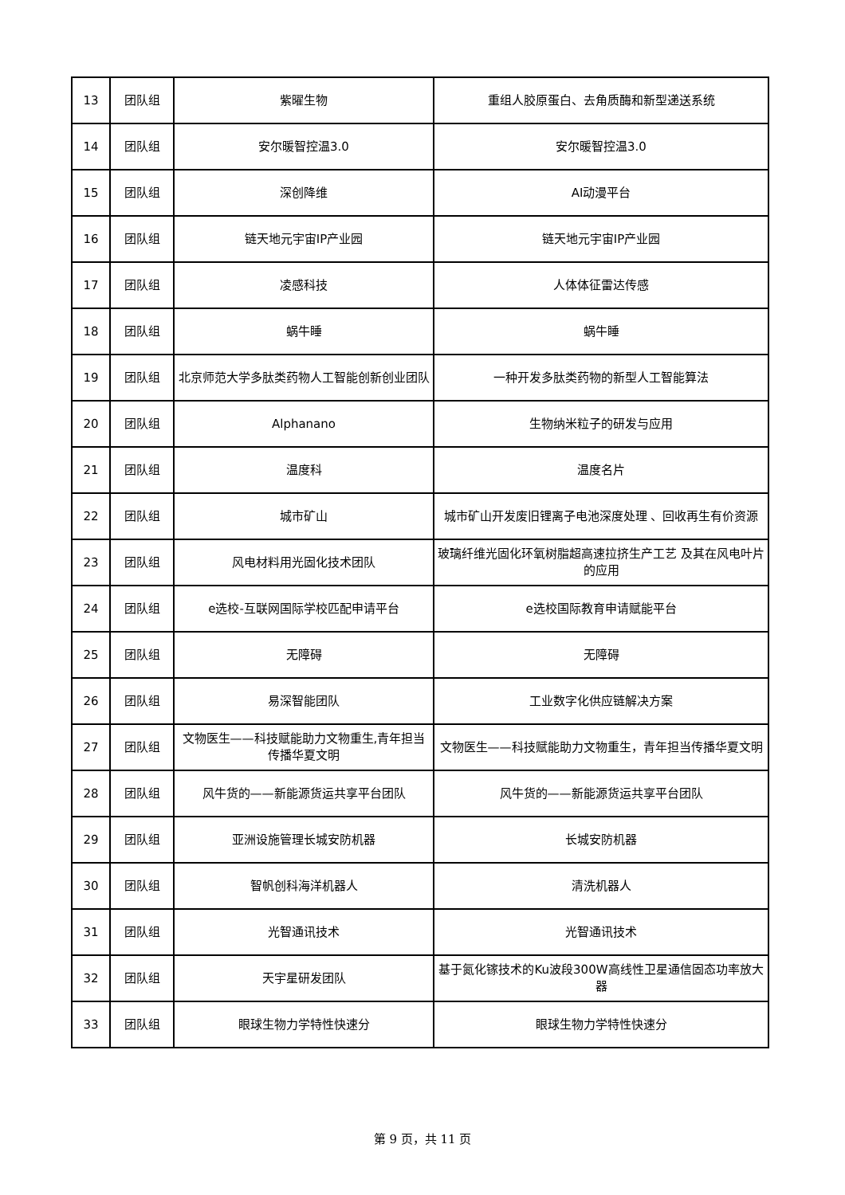| 13 | 团队组 | 紫曜生物 | 重组人胶原蛋白、去角质酶和新型递送系统 |
| 14 | 团队组 | 安尔暖智控温3.0 | 安尔暖智控温3.0 |
| 15 | 团队组 | 深创降维 | AI动漫平台 |
| 16 | 团队组 | 链天地元宇宙IP产业园 | 链天地元宇宙IP产业园 |
| 17 | 团队组 | 凌感科技 | 人体体征雷达传感 |
| 18 | 团队组 | 蜗牛睡 | 蜗牛睡 |
| 19 | 团队组 | 北京师范大学多肽类药物人工智能创新创业团队 | 一种开发多肽类药物的新型人工智能算法 |
| 20 | 团队组 | Alphanano | 生物纳米粒子的研发与应用 |
| 21 | 团队组 | 温度科 | 温度名片 |
| 22 | 团队组 | 城市矿山 | 城市矿山开发废旧锂离子电池深度处理 、回收再生有价资源 |
| 23 | 团队组 | 风电材料用光固化技术团队 | 玻璃纤维光固化环氧树脂超高速拉挤生产工艺 及其在风电叶片的应用 |
| 24 | 团队组 | e选校-互联网国际学校匹配申请平台 | e选校国际教育申请赋能平台 |
| 25 | 团队组 | 无障碍 | 无障碍 |
| 26 | 团队组 | 易深智能团队 | 工业数字化供应链解决方案 |
| 27 | 团队组 | 文物医生——科技赋能助力文物重生,青年担当传播华夏文明 | 文物医生——科技赋能助力文物重生，青年担当传播华夏文明 |
| 28 | 团队组 | 风牛货的——新能源货运共享平台团队 | 风牛货的——新能源货运共享平台团队 |
| 29 | 团队组 | 亚洲设施管理长城安防机器 | 长城安防机器 |
| 30 | 团队组 | 智帆创科海洋机器人 | 清洗机器人 |
| 31 | 团队组 | 光智通讯技术 | 光智通讯技术 |
| 32 | 团队组 | 天宇星研发团队 | 基于氮化镓技术的Ku波段300W高线性卫星通信固态功率放大器 |
| 33 | 团队组 | 眼球生物力学特性快速分 | 眼球生物力学特性快速分 |
第 9 页，共 11 页